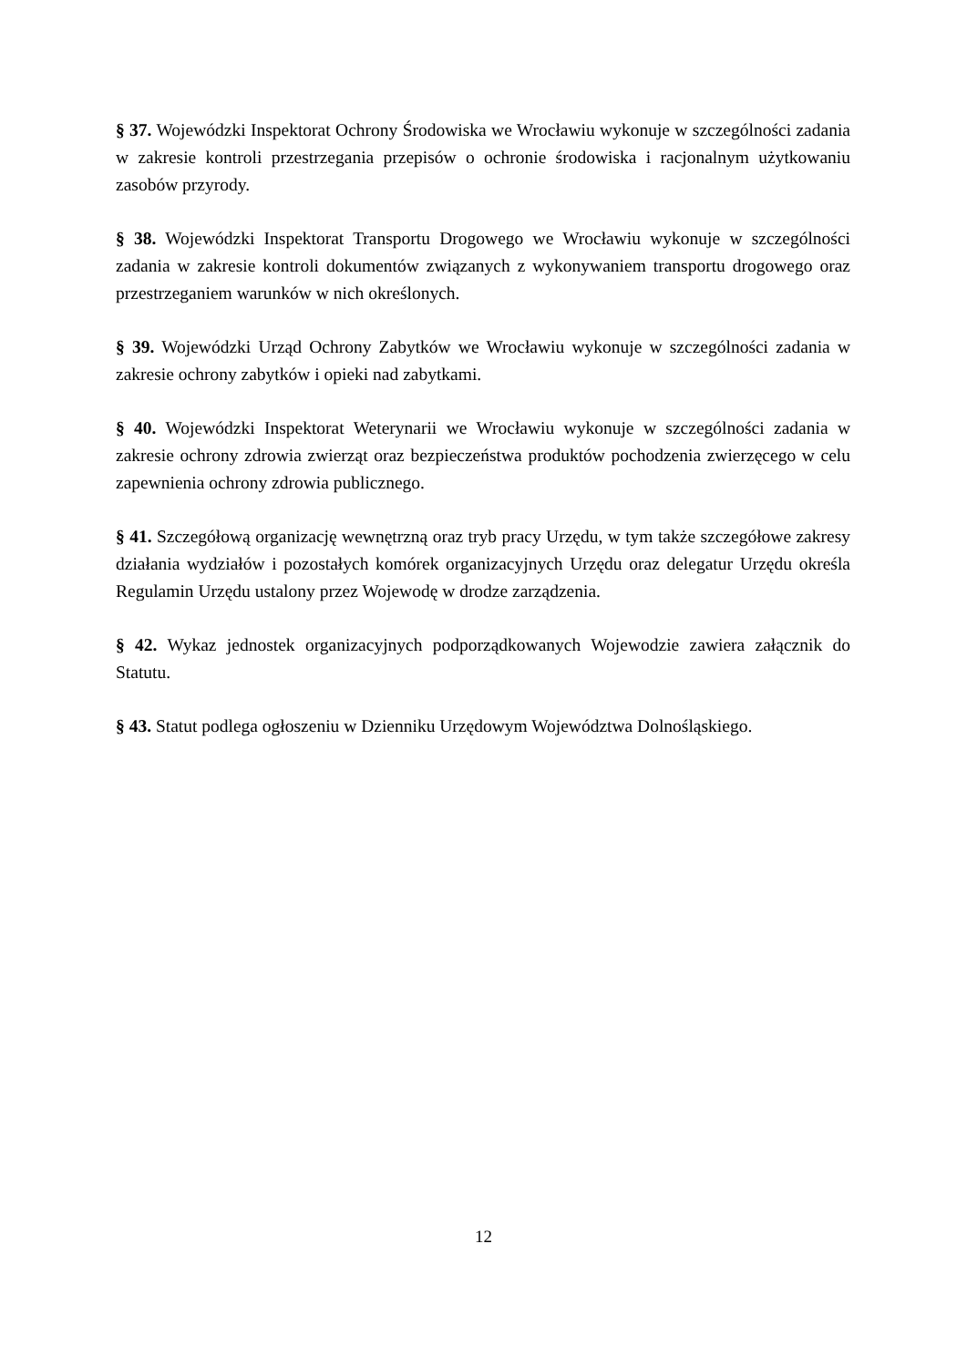§ 37. Wojewódzki Inspektorat Ochrony Środowiska we Wrocławiu wykonuje w szczególności zadania w zakresie kontroli przestrzegania przepisów o ochronie środowiska i racjonalnym użytkowaniu zasobów przyrody.
§ 38. Wojewódzki Inspektorat Transportu Drogowego we Wrocławiu wykonuje w szczególności zadania w zakresie kontroli dokumentów związanych z wykonywaniem transportu drogowego oraz przestrzeganiem warunków w nich określonych.
§ 39. Wojewódzki Urząd Ochrony Zabytków we Wrocławiu wykonuje w szczególności zadania w zakresie ochrony zabytków i opieki nad zabytkami.
§ 40. Wojewódzki Inspektorat Weterynarii we Wrocławiu wykonuje w szczególności zadania w zakresie ochrony zdrowia zwierząt oraz bezpieczeństwa produktów pochodzenia zwierzęcego w celu zapewnienia ochrony zdrowia publicznego.
§ 41. Szczegółową organizację wewnętrzną oraz tryb pracy Urzędu, w tym także szczegółowe zakresy działania wydziałów i pozostałych komórek organizacyjnych Urzędu oraz delegatur Urzędu określa Regulamin Urzędu ustalony przez Wojewodę w drodze zarządzenia.
§ 42. Wykaz jednostek organizacyjnych podporządkowanych Wojewodzie zawiera załącznik do Statutu.
§ 43. Statut podlega ogłoszeniu w Dzienniku Urzędowym Województwa Dolnośląskiego.
12